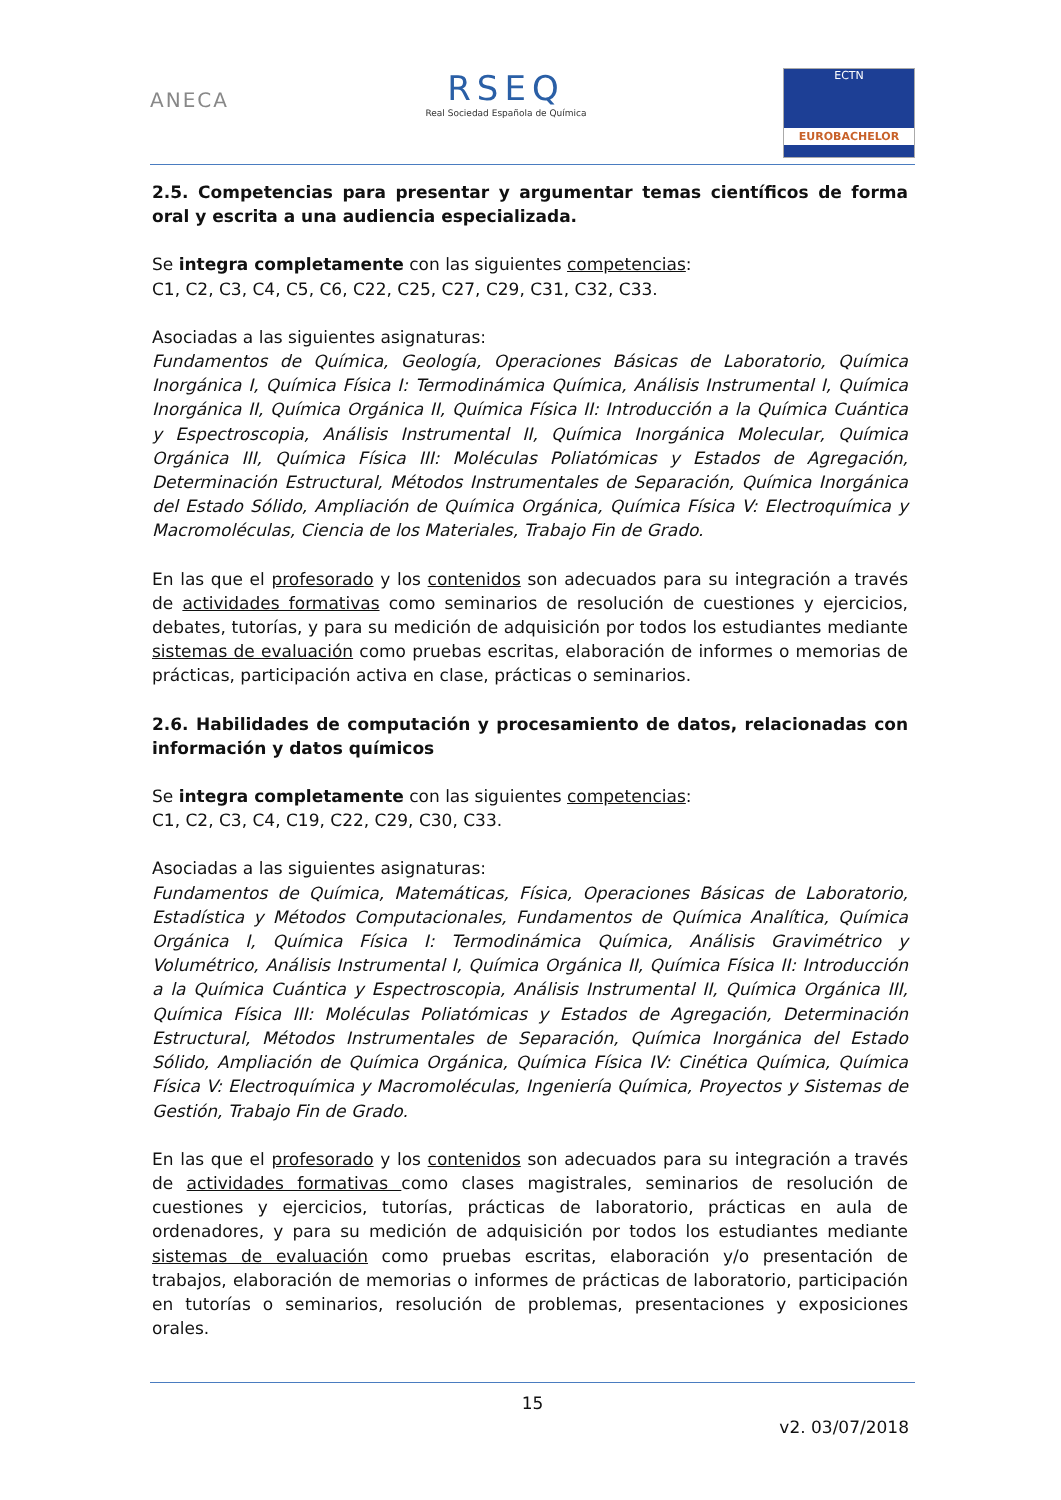ANECA
RSEQ
Real Sociedad Española de Química
ECTN
EUROBACHELOR
2.5. Competencias para presentar y argumentar temas científicos de forma oral y escrita a una audiencia especializada.
Se integra completamente con las siguientes competencias:
C1, C2, C3, C4, C5, C6, C22, C25, C27, C29, C31, C32, C33.
Asociadas a las siguientes asignaturas:
Fundamentos de Química, Geología, Operaciones Básicas de Laboratorio, Química Inorgánica I, Química Física I: Termodinámica Química, Análisis Instrumental I, Química Inorgánica II, Química Orgánica II, Química Física II: Introducción a la Química Cuántica y Espectroscopia, Análisis Instrumental II, Química Inorgánica Molecular, Química Orgánica III, Química Física III: Moléculas Poliatómicas y Estados de Agregación, Determinación Estructural, Métodos Instrumentales de Separación, Química Inorgánica del Estado Sólido, Ampliación de Química Orgánica, Química Física V: Electroquímica y Macromoléculas, Ciencia de los Materiales, Trabajo Fin de Grado.
En las que el profesorado y los contenidos son adecuados para su integración a través de actividades formativas como seminarios de resolución de cuestiones y ejercicios, debates, tutorías, y para su medición de adquisición por todos los estudiantes mediante sistemas de evaluación como pruebas escritas, elaboración de informes o memorias de prácticas, participación activa en clase, prácticas o seminarios.
2.6. Habilidades de computación y procesamiento de datos, relacionadas con información y datos químicos
Se integra completamente con las siguientes competencias:
C1, C2, C3, C4, C19, C22, C29, C30, C33.
Asociadas a las siguientes asignaturas:
Fundamentos de Química, Matemáticas, Física, Operaciones Básicas de Laboratorio, Estadística y Métodos Computacionales, Fundamentos de Química Analítica, Química Orgánica I, Química Física I: Termodinámica Química, Análisis Gravimétrico y Volumétrico, Análisis Instrumental I, Química Orgánica II, Química Física II: Introducción a la Química Cuántica y Espectroscopia, Análisis Instrumental II, Química Orgánica III, Química Física III: Moléculas Poliatómicas y Estados de Agregación, Determinación Estructural, Métodos Instrumentales de Separación, Química Inorgánica del Estado Sólido, Ampliación de Química Orgánica, Química Física IV: Cinética Química, Química Física V: Electroquímica y Macromoléculas, Ingeniería Química, Proyectos y Sistemas de Gestión, Trabajo Fin de Grado.
En las que el profesorado y los contenidos son adecuados para su integración a través de actividades formativas como clases magistrales, seminarios de resolución de cuestiones y ejercicios, tutorías, prácticas de laboratorio, prácticas en aula de ordenadores, y para su medición de adquisición por todos los estudiantes mediante sistemas de evaluación como pruebas escritas, elaboración y/o presentación de trabajos, elaboración de memorias o informes de prácticas de laboratorio, participación en tutorías o seminarios, resolución de problemas, presentaciones y exposiciones orales.
15
v2. 03/07/2018